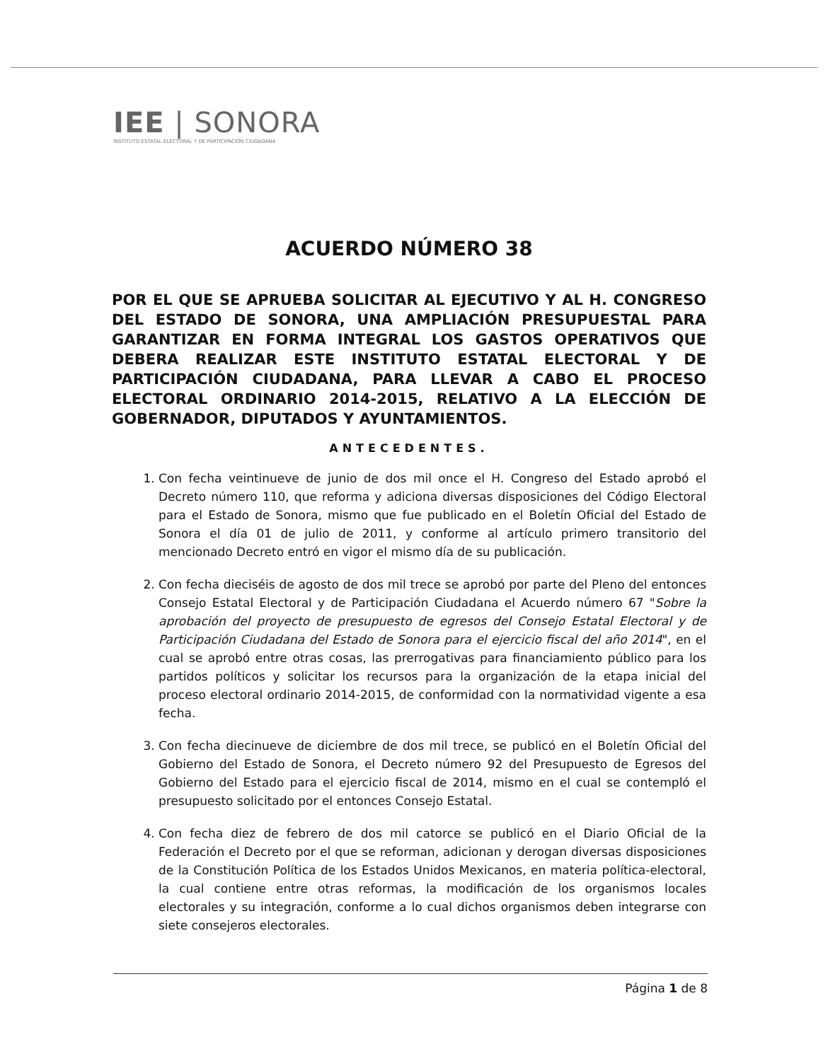IEE | SONORA
INSTITUTO ESTATAL ELECTORAL Y DE PARTICIPACIÓN CIUDADANA
ACUERDO NÚMERO 38
POR EL QUE SE APRUEBA SOLICITAR AL EJECUTIVO Y AL H. CONGRESO DEL ESTADO DE SONORA, UNA AMPLIACIÓN PRESUPUESTAL PARA GARANTIZAR EN FORMA INTEGRAL LOS GASTOS OPERATIVOS QUE DEBERA REALIZAR ESTE INSTITUTO ESTATAL ELECTORAL Y DE PARTICIPACIÓN CIUDADANA, PARA LLEVAR A CABO EL PROCESO ELECTORAL ORDINARIO 2014-2015, RELATIVO A LA ELECCIÓN DE GOBERNADOR, DIPUTADOS Y AYUNTAMIENTOS.
ANTECEDENTES.
1. Con fecha veintinueve de junio de dos mil once el H. Congreso del Estado aprobó el Decreto número 110, que reforma y adiciona diversas disposiciones del Código Electoral para el Estado de Sonora, mismo que fue publicado en el Boletín Oficial del Estado de Sonora el día 01 de julio de 2011, y conforme al artículo primero transitorio del mencionado Decreto entró en vigor el mismo día de su publicación.
2. Con fecha dieciséis de agosto de dos mil trece se aprobó por parte del Pleno del entonces Consejo Estatal Electoral y de Participación Ciudadana el Acuerdo número 67 "Sobre la aprobación del proyecto de presupuesto de egresos del Consejo Estatal Electoral y de Participación Ciudadana del Estado de Sonora para el ejercicio fiscal del año 2014", en el cual se aprobó entre otras cosas, las prerrogativas para financiamiento público para los partidos políticos y solicitar los recursos para la organización de la etapa inicial del proceso electoral ordinario 2014-2015, de conformidad con la normatividad vigente a esa fecha.
3. Con fecha diecinueve de diciembre de dos mil trece, se publicó en el Boletín Oficial del Gobierno del Estado de Sonora, el Decreto número 92 del Presupuesto de Egresos del Gobierno del Estado para el ejercicio fiscal de 2014, mismo en el cual se contempló el presupuesto solicitado por el entonces Consejo Estatal.
4. Con fecha diez de febrero de dos mil catorce se publicó en el Diario Oficial de la Federación el Decreto por el que se reforman, adicionan y derogan diversas disposiciones de la Constitución Política de los Estados Unidos Mexicanos, en materia política-electoral, la cual contiene entre otras reformas, la modificación de los organismos locales electorales y su integración, conforme a lo cual dichos organismos deben integrarse con siete consejeros electorales.
Página 1 de 8